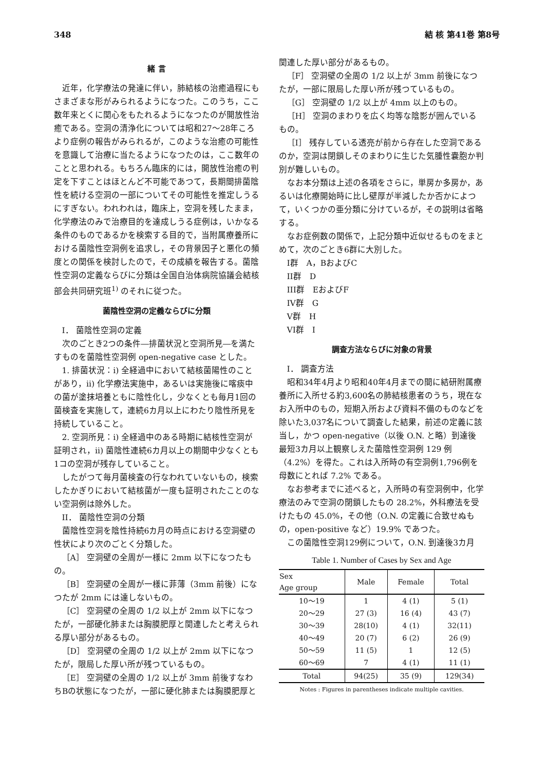348 結 核 第41巻 第8号
緒 言
近年，化学療法の発達に伴い，肺結核の治癒過程にもさまざまな形がみられるようになつた。このうち，ここ数年来とくに関心をもたれるようになつたのが開放性治癒である。空洞の清浄化については昭和27～28年ころより症例の報告がみられるが，このような治癒の可能性を意識して治療に当たるようになつたのは，ここ数年のことと思われる。もちろん臨床的には，開放性治癒の判定を下すことはほとんど不可能であつて，長期間排菌陰性を続ける空洞の一部についてその可能性を推定しうるにすぎない。われわれは，臨床上，空洞を残したまま，化学療法のみで治療目的を達成しうる症例は，いかなる条件のものであるかを検索する目的で，当附属療養所における菌陰性空洞例を追求し，その背景因子と悪化の頻度との関係を検討したので，その成績を報告する。菌陰性空洞の定義ならびに分類は全国自治体病院協議会結核部会共同研究班<sup>1)</sup> のそれに従つた。
菌陰性空洞の定義ならびに分類
I． 菌陰性空洞の定義
次のごとき2つの条件―排菌状況と空洞所見―を満たすものを菌陰性空洞例 open-negative case とした。
1. 排菌状況：i) 全経過中において結核菌陽性のことがあり，ii) 化学療法実施中，あるいは実施後に喀痰中の菌が塗抹培養ともに陰性化し，少なくとも毎月1回の菌検査を実施して，連続6カ月以上にわたり陰性所見を持続していること。
2. 空洞所見：i) 全経過中のある時期に結核性空洞が証明され，ii) 菌陰性連続6カ月以上の期間中少なくとも1コの空洞が残存していること。
したがつて毎月菌検査の行なわれていないもの，検索したかぎりにおいて結核菌が一度も証明されたことのない空洞例は除外した。
II． 菌陰性空洞の分類
菌陰性空洞を陰性持続6カ月の時点における空洞壁の性状により次のごとく分類した。
［A］ 空洞壁の全周が一様に 2mm 以下になつたもの。
［B］ 空洞壁の全周が一様に菲薄（3mm 前後）になつたが 2mm には達しないもの。
［C］ 空洞壁の全周の 1/2 以上が 2mm 以下になつたが，一部硬化肺または胸膜肥厚と関連したと考えられる厚い部分があるもの。
［D］ 空洞壁の全周の 1/2 以上が 2mm 以下になつたが，限局した厚い所が残つているもの。
［E］ 空洞壁の全周の 1/2 以上が 3mm 前後すなわちBの状態になつたが，一部に硬化肺または胸膜肥厚と
関連した厚い部分があるもの。
［F］ 空洞壁の全周の 1/2 以上が 3mm 前後になつたが，一部に限局した厚い所が残つているもの。
［G］ 空洞壁の 1/2 以上が 4mm 以上のもの。
［H］ 空洞のまわりを広く均等な陰影が囲んでいるもの。
［I］ 残存している透亮が前から存在した空洞であるのか，空洞は閉鎖しそのまわりに生じた気腫性嚢胞か判別が難しいもの。
なお本分類は上述の各項をさらに，単房か多房か，あるいは化療開始時に比し壁厚が半減したか否かによつて，いくつかの亜分類に分けているが，その説明は省略する。
なお症例数の関係で，上記分類中近似せるものをまとめて，次のごとき6群に大別した。
I群　A，BおよびC
II群　D
III群　EおよびF
IV群　G
V群　H
VI群　I
調査方法ならびに対象の背景
I． 調査方法
昭和34年4月より昭和40年4月までの間に結研附属療養所に入所せる約3,600名の肺結核患者のうち，現在なお入所中のもの，短期入所および資料不備のものなどを除いた3,037名について調査した結果，前述の定義に該当し，かつ open-negative（以後 O.N. と略）到達後最短3カ月以上観察しえた菌陰性空洞例 129 例（4.2%）を得た。これは入所時の有空洞例1,796例を母数にとれば 7.2% である。
なお参考までに述べると，入所時の有空洞例中，化学療法のみで空洞の閉鎖したもの 28.2%，外科療法を受けたもの 45.0%，その他（O.N. の定義に合致せぬもの，open-positive など）19.9% であつた。
この菌陰性空洞129例について，O.N. 到達後3カ月
Table 1. Number of Cases by Sex and Age
| Sex Age group | Male | Female | Total |
| --- | --- | --- | --- |
| 10～19 | 1 | 4 (1) | 5 (1) |
| 20～29 | 27 (3) | 16 (4) | 43 (7) |
| 30～39 | 28(10) | 4 (1) | 32(11) |
| 40～49 | 20 (7) | 6 (2) | 26 (9) |
| 50～59 | 11 (5) | 1 | 12 (5) |
| 60～69 | 7 | 4 (1) | 11 (1) |
| Total | 94(25) | 35 (9) | 129(34) |
Notes : Figures in parentheses indicate multiple cavities.